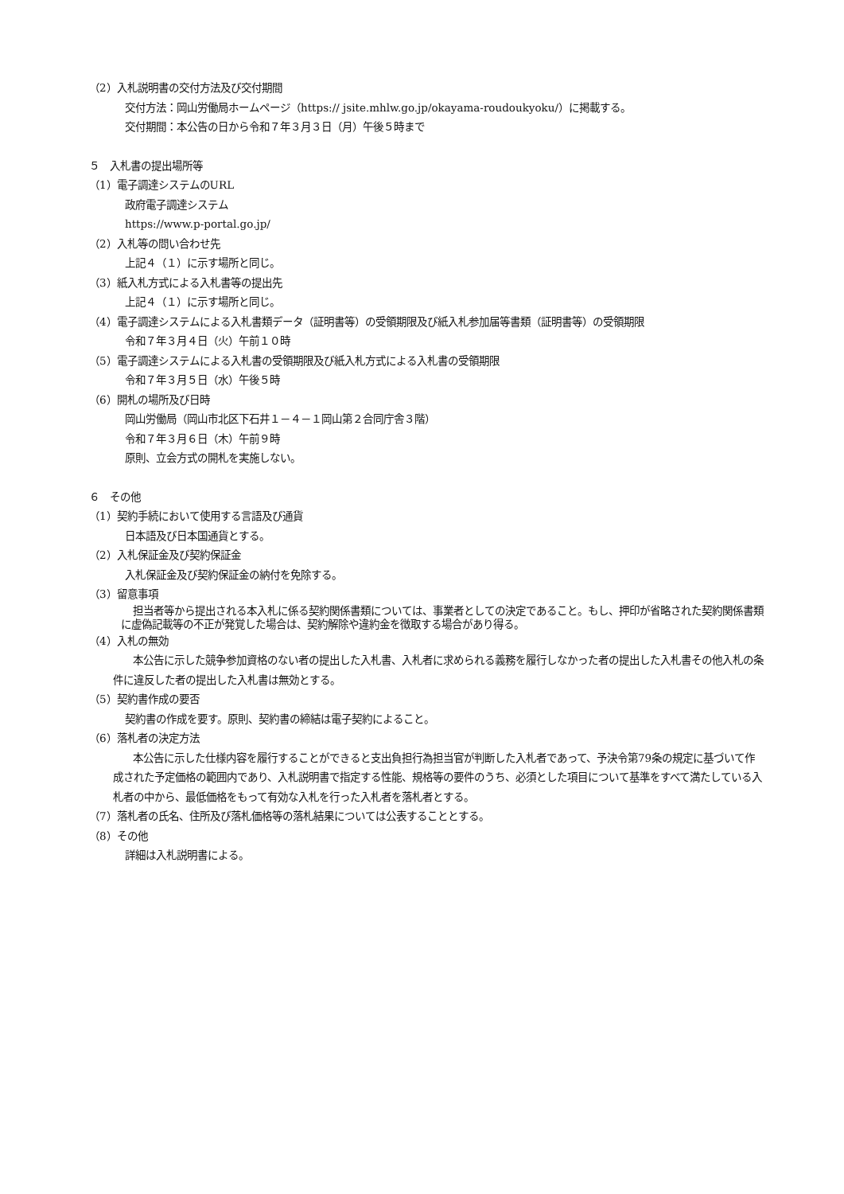（2）入札説明書の交付方法及び交付期間
交付方法：岡山労働局ホームページ（https:// jsite.mhlw.go.jp/okayama-roudoukyoku/）に掲載する。
交付期間：本公告の日から令和７年３月３日（月）午後５時まで
５　入札書の提出場所等
（1）電子調達システムのURL
政府電子調達システム
https://www.p-portal.go.jp/
（2）入札等の問い合わせ先
上記４（１）に示す場所と同じ。
（3）紙入札方式による入札書等の提出先
上記４（１）に示す場所と同じ。
（4）電子調達システムによる入札書類データ（証明書等）の受領期限及び紙入札参加届等書類（証明書等）の受領期限
令和７年３月４日（火）午前１０時
（5）電子調達システムによる入札書の受領期限及び紙入札方式による入札書の受領期限
令和７年３月５日（水）午後５時
（6）開札の場所及び日時
岡山労働局（岡山市北区下石井１－４－１岡山第２合同庁舎３階）
令和７年３月６日（木）午前９時
原則、立会方式の開札を実施しない。
６　その他
（1）契約手続において使用する言語及び通貨
日本語及び日本国通貨とする。
（2）入札保証金及び契約保証金
入札保証金及び契約保証金の納付を免除する。
（3）留意事項
担当者等から提出される本入札に係る契約関係書類については、事業者としての決定であること。もし、押印が省略された契約関係書類に虚偽記載等の不正が発覚した場合は、契約解除や違約金を徴取する場合があり得る。
（4）入札の無効
本公告に示した競争参加資格のない者の提出した入札書、入札者に求められる義務を履行しなかった者の提出した入札書その他入札の条件に違反した者の提出した入札書は無効とする。
（5）契約書作成の要否
契約書の作成を要す。原則、契約書の締結は電子契約によること。
（6）落札者の決定方法
本公告に示した仕様内容を履行することができると支出負担行為担当官が判断した入札者であって、予決令第79条の規定に基づいて作成された予定価格の範囲内であり、入札説明書で指定する性能、規格等の要件のうち、必須とした項目について基準をすべて満たしている入札者の中から、最低価格をもって有効な入札を行った入札者を落札者とする。
（7）落札者の氏名、住所及び落札価格等の落札結果については公表することとする。
（8）その他
詳細は入札説明書による。